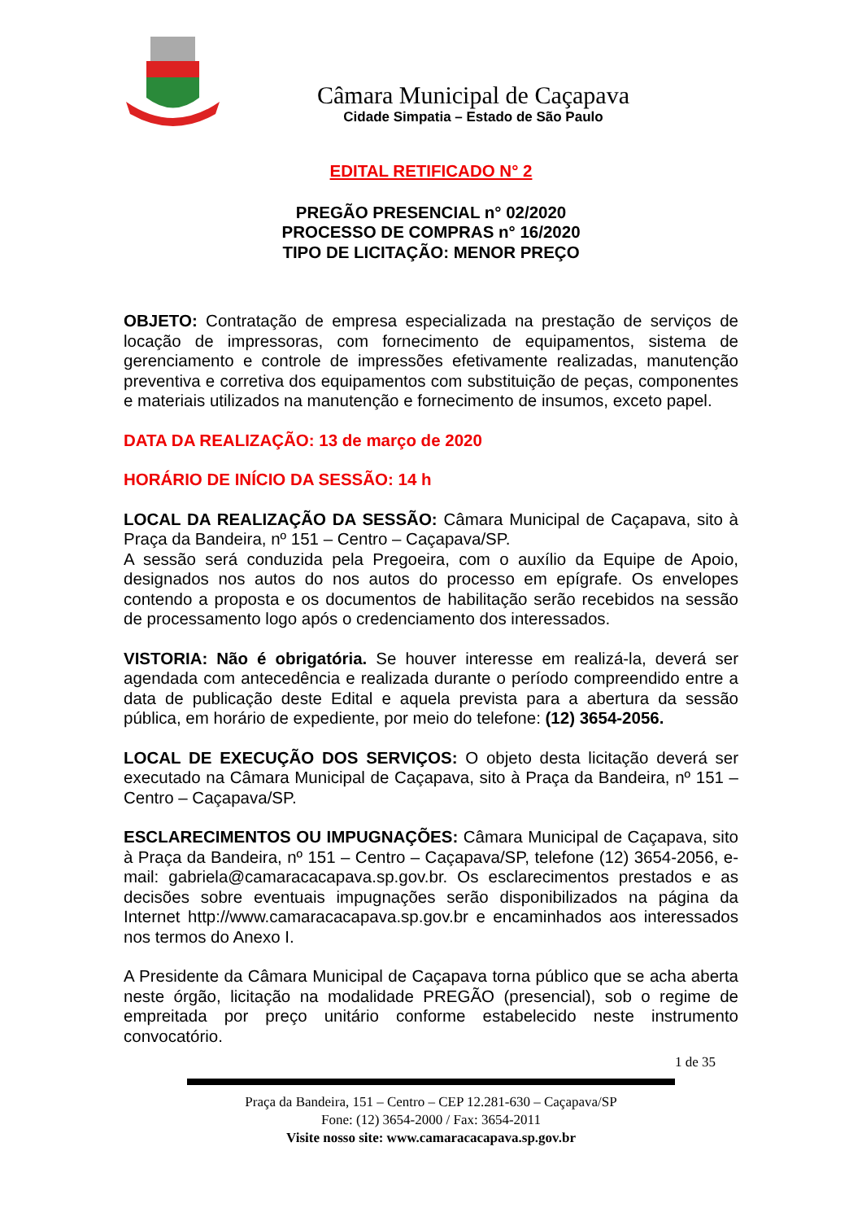Câmara Municipal de Caçapava
Cidade Simpatia – Estado de São Paulo
EDITAL RETIFICADO N° 2
PREGÃO PRESENCIAL n° 02/2020
PROCESSO DE COMPRAS n° 16/2020
TIPO DE LICITAÇÃO: MENOR PREÇO
OBJETO: Contratação de empresa especializada na prestação de serviços de locação de impressoras, com fornecimento de equipamentos, sistema de gerenciamento e controle de impressões efetivamente realizadas, manutenção preventiva e corretiva dos equipamentos com substituição de peças, componentes e materiais utilizados na manutenção e fornecimento de insumos, exceto papel.
DATA DA REALIZAÇÃO: 13 de março de 2020
HORÁRIO DE INÍCIO DA SESSÃO: 14 h
LOCAL DA REALIZAÇÃO DA SESSÃO: Câmara Municipal de Caçapava, sito à Praça da Bandeira, nº 151 – Centro – Caçapava/SP.
A sessão será conduzida pela Pregoeira, com o auxílio da Equipe de Apoio, designados nos autos do nos autos do processo em epígrafe. Os envelopes contendo a proposta e os documentos de habilitação serão recebidos na sessão de processamento logo após o credenciamento dos interessados.
VISTORIA: Não é obrigatória. Se houver interesse em realizá-la, deverá ser agendada com antecedência e realizada durante o período compreendido entre a data de publicação deste Edital e aquela prevista para a abertura da sessão pública, em horário de expediente, por meio do telefone: (12) 3654-2056.
LOCAL DE EXECUÇÃO DOS SERVIÇOS: O objeto desta licitação deverá ser executado na Câmara Municipal de Caçapava, sito à Praça da Bandeira, nº 151 – Centro – Caçapava/SP.
ESCLARECIMENTOS OU IMPUGNAÇÕES: Câmara Municipal de Caçapava, sito à Praça da Bandeira, nº 151 – Centro – Caçapava/SP, telefone (12) 3654-2056, e-mail: gabriela@camaracacapava.sp.gov.br. Os esclarecimentos prestados e as decisões sobre eventuais impugnações serão disponibilizados na página da Internet http://www.camaracacapava.sp.gov.br e encaminhados aos interessados nos termos do Anexo I.
A Presidente da Câmara Municipal de Caçapava torna público que se acha aberta neste órgão, licitação na modalidade PREGÃO (presencial), sob o regime de empreitada por preço unitário conforme estabelecido neste instrumento convocatório.
1 de 35
Praça da Bandeira, 151 – Centro – CEP 12.281-630 – Caçapava/SP
Fone: (12) 3654-2000 / Fax: 3654-2011
Visite nosso site: www.camaracacapava.sp.gov.br